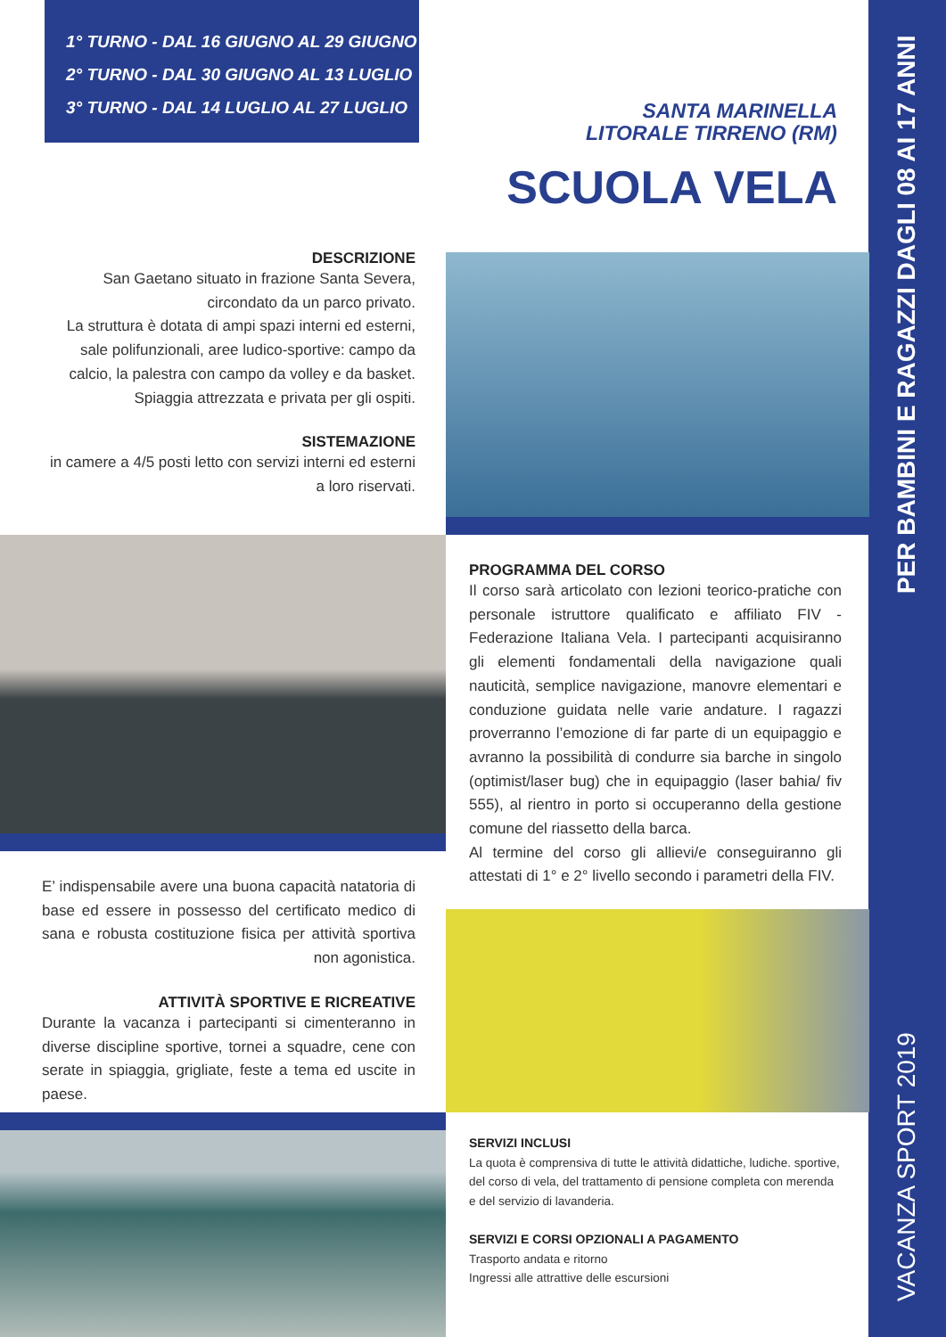1° TURNO - DAL 16 GIUGNO AL 29 GIUGNO
2° TURNO - DAL 30 GIUGNO AL 13 LUGLIO
3° TURNO - DAL 14 LUGLIO AL 27 LUGLIO
SANTA MARINELLA
LITORALE TIRRENO (RM)
SCUOLA VELA
DESCRIZIONE
San Gaetano situato in frazione Santa Severa, circondato da un parco privato.
La struttura è dotata di ampi spazi interni ed esterni, sale polifunzionali, aree ludico-sportive: campo da calcio, la palestra con campo da volley e da basket.
Spiaggia attrezzata e privata per gli ospiti.
SISTEMAZIONE
in camere a 4/5 posti letto con servizi interni ed esterni a loro riservati.
PROGRAMMA DEL CORSO
Il corso sarà articolato con lezioni teorico-pratiche con personale istruttore qualificato e affiliato FIV - Federazione Italiana Vela. I partecipanti acquisiranno gli elementi fondamentali della navigazione quali nauticità, semplice navigazione, manovre elementari e conduzione guidata nelle varie andature. I ragazzi proverranno l’emozione di far parte di un equipaggio e avranno la possibilità di condurre sia barche in singolo (optimist/laser bug) che in equipaggio (laser bahia/ fiv 555), al rientro in porto si occuperanno della gestione comune del riassetto della barca.
Al termine del corso gli allievi/e conseguiranno gli attestati di 1° e 2° livello secondo i parametri della FIV.
E’ indispensabile avere una buona capacità natatoria di base ed essere in possesso del certificato medico di sana e robusta costituzione fisica per attività sportiva non agonistica.
ATTIVITÀ SPORTIVE E RICREATIVE
Durante la vacanza i partecipanti si cimenteranno in diverse discipline sportive, tornei a squadre, cene con serate in spiaggia, grigliate, feste a tema ed uscite in paese.
SERVIZI INCLUSI
La quota è comprensiva di tutte le attività didattiche, ludiche. sportive, del corso di vela, del trattamento di pensione completa con merenda e del servizio di lavanderia.
SERVIZI E CORSI OPZIONALI A PAGAMENTO
Trasporto andata e ritorno
Ingressi alle attrattive delle escursioni
VACANZA SPORT 2019 PER BAMBINI E RAGAZZI DAGLI 08 AI 17 ANNI